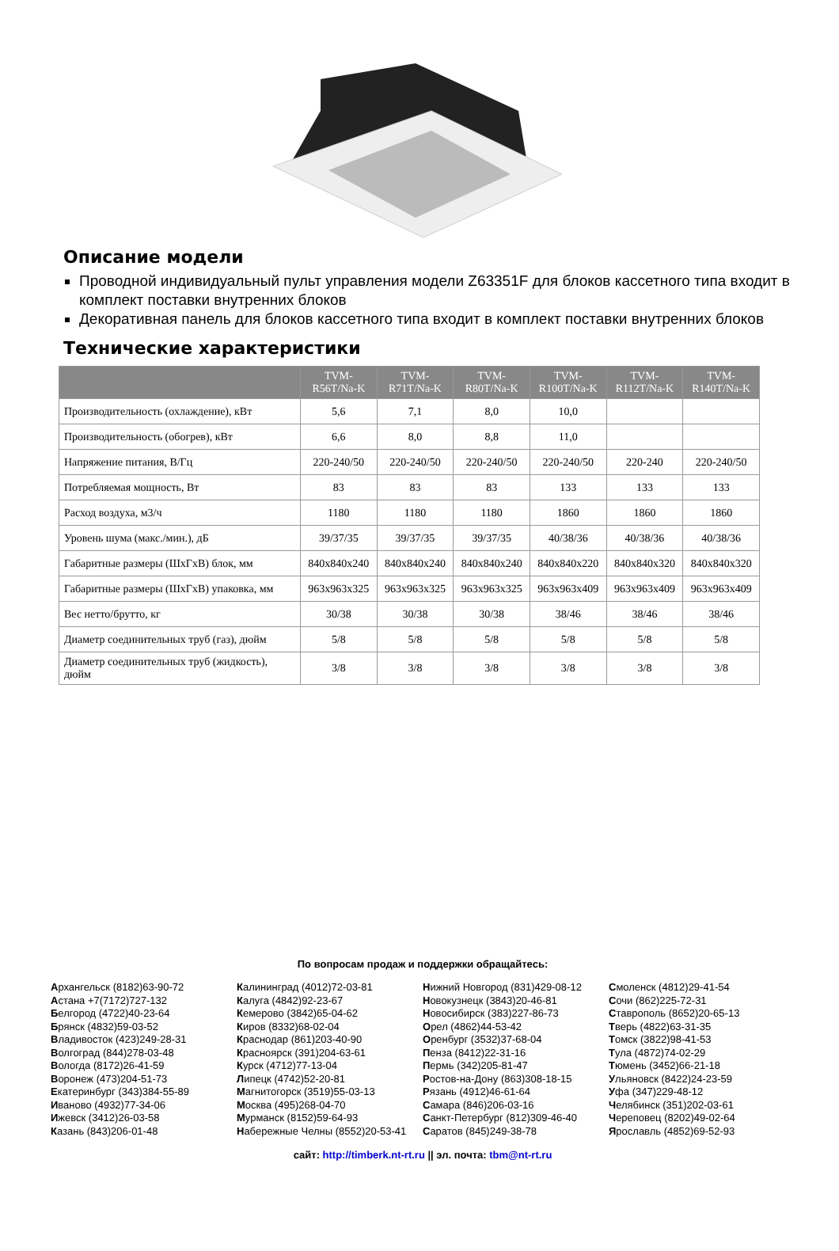Описание модели
Проводной индивидуальный пульт управления модели Z63351F для блоков кассетного типа входит в комплект поставки внутренних блоков
Декоративная панель для блоков кассетного типа входит в комплект поставки внутренних блоков
Технические характеристики
| | TVM- R56T/Na-K | TVM- R71T/Na-K | TVM- R80T/Na-K | TVM- R100T/Na-K | TVM- R112T/Na-K | TVM- R140T/Na-K |
| --- | --- | --- | --- | --- | --- | --- |
| Производительность (охлаждение), кВт | 5,6 | 7,1 | 8,0 | 10,0 | | |
| Производительность (обогрев), кВт | 6,6 | 8,0 | 8,8 | 11,0 | | |
| Напряжение питания, В/Гц | 220-240/50 | 220-240/50 | 220-240/50 | 220-240/50 | 220-240 | 220-240/50 |
| Потребляемая мощность, Вт | 83 | 83 | 83 | 133 | 133 | 133 |
| Расход воздуха, м3/ч | 1180 | 1180 | 1180 | 1860 | 1860 | 1860 |
| Уровень шума (макс./мин.), дБ | 39/37/35 | 39/37/35 | 39/37/35 | 40/38/36 | 40/38/36 | 40/38/36 |
| Габаритные размеры (ШхГхВ) блок, мм | 840x840x240 | 840x840x240 | 840x840x240 | 840x840x220 | 840x840x320 | 840x840x320 |
| Габаритные размеры (ШхГхВ) упаковка, мм | 963x963x325 | 963x963x325 | 963x963x325 | 963x963x409 | 963x963x409 | 963x963x409 |
| Вес нетто/брутто, кг | 30/38 | 30/38 | 30/38 | 38/46 | 38/46 | 38/46 |
| Диаметр соединительных труб (газ), дюйм | 5/8 | 5/8 | 5/8 | 5/8 | 5/8 | 5/8 |
| Диаметр соединительных труб (жидкость), дюйм | 3/8 | 3/8 | 3/8 | 3/8 | 3/8 | 3/8 |
По вопросам продаж и поддержки обращайтесь:
Архангельск (8182)63-90-72
Астана +7(7172)727-132
Белгород (4722)40-23-64
Брянск (4832)59-03-52
Владивосток (423)249-28-31
Волгоград (844)278-03-48
Вологда (8172)26-41-59
Воронеж (473)204-51-73
Екатеринбург (343)384-55-89
Иваново (4932)77-34-06
Ижевск (3412)26-03-58
Казань (843)206-01-48
Калининград (4012)72-03-81
Калуга (4842)92-23-67
Кемерово (3842)65-04-62
Киров (8332)68-02-04
Краснодар (861)203-40-90
Красноярск (391)204-63-61
Курск (4712)77-13-04
Липецк (4742)52-20-81
Магнитогорск (3519)55-03-13
Москва (495)268-04-70
Мурманск (8152)59-64-93
Набережные Челны (8552)20-53-41
Нижний Новгород (831)429-08-12
Новокузнецк (3843)20-46-81
Новосибирск (383)227-86-73
Орел (4862)44-53-42
Оренбург (3532)37-68-04
Пенза (8412)22-31-16
Пермь (342)205-81-47
Ростов-на-Дону (863)308-18-15
Рязань (4912)46-61-64
Самара (846)206-03-16
Санкт-Петербург (812)309-46-40
Саратов (845)249-38-78
Смоленск (4812)29-41-54
Сочи (862)225-72-31
Ставрополь (8652)20-65-13
Тверь (4822)63-31-35
Томск (3822)98-41-53
Тула (4872)74-02-29
Тюмень (3452)66-21-18
Ульяновск (8422)24-23-59
Уфа (347)229-48-12
Челябинск (351)202-03-61
Череповец (8202)49-02-64
Ярославль (4852)69-52-93
сайт: http://timberk.nt-rt.ru || эл. почта: tbm@nt-rt.ru